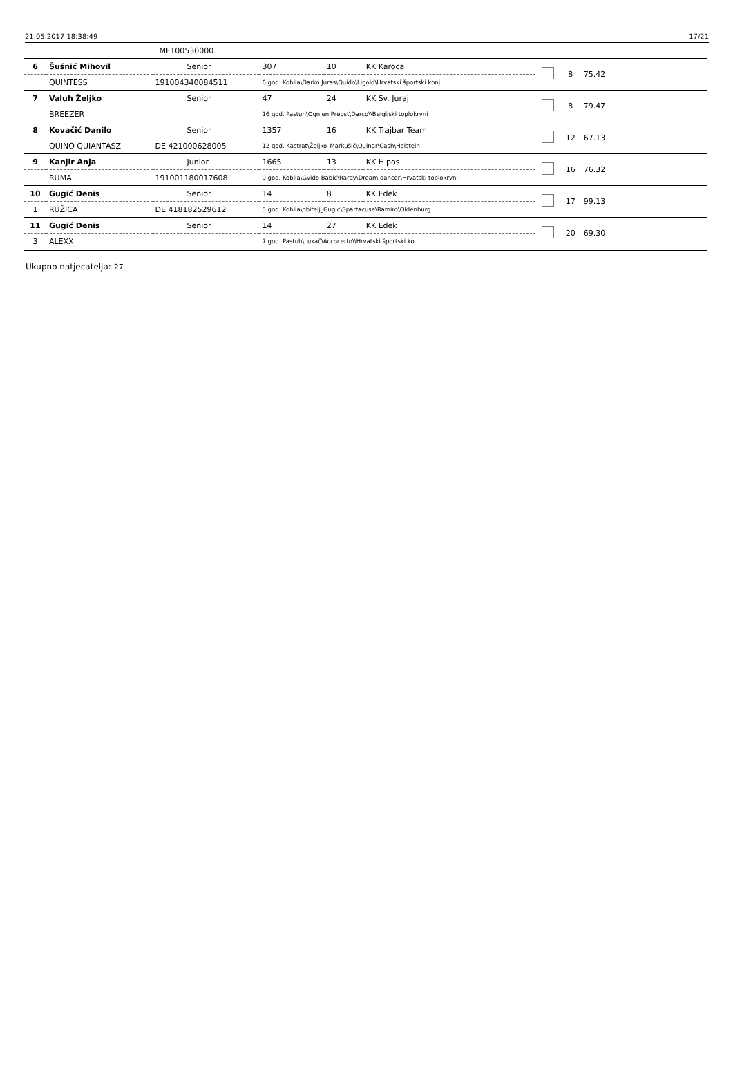21.05.2017 18:38:49 17/21
| | | MF100530000 | | | | | | | |
| 6 | Šušnić Mihovil | Senior | 307 | 10 | KK Karoca | | 8 | 75.42 | |
| | QUINTESS | 191004340084511 | 6 god. Kobila\Darko Juras\Quido\Ligold\Hrvatski športski konj | | | | | | |
| 7 | Valuh Željko | Senior | 47 | 24 | KK Sv. Juraj | | 8 | 79.47 | |
| | BREEZER | | 16 god. Pastuh\Ognjen Preost\Darco\\Belgijski toplokrvni | | | | | | |
| 8 | Kovačić Danilo | Senior | 1357 | 16 | KK Trajbar Team | | 12 | 67.13 | |
| | QUINO QUIANTASZ | DE 421000628005 | 12 god. Kastrat\Željko_Markušić\Quinar\Cash\Holstein | | | | | | |
| 9 | Kanjir Anja | Junior | 1665 | 13 | KK Hipos | | 16 | 76.32 | |
| | RUMA | 191001180017608 | 9 god. Kobila\Gvido Babić\Rardy\Dream dancer\Hrvatski toplokrvni | | | | | | |
| 10 | Gugić Denis | Senior | 14 | 8 | KK Edek | | 17 | 99.13 | |
| 1 | RUŽICA | DE 418182529612 | 5 god. Kobila\obitelj_Gugić\Spartacuse\Ramiro\Oldenburg | | | | | | |
| 11 | Gugić Denis | Senior | 14 | 27 | KK Edek | | 20 | 69.30 | |
| 3 | ALEXX | | 7 god. Pastuh\Lukač\Accocerto\\Hrvatski športski ko | | | | | | |
Ukupno natjecatelja: 27